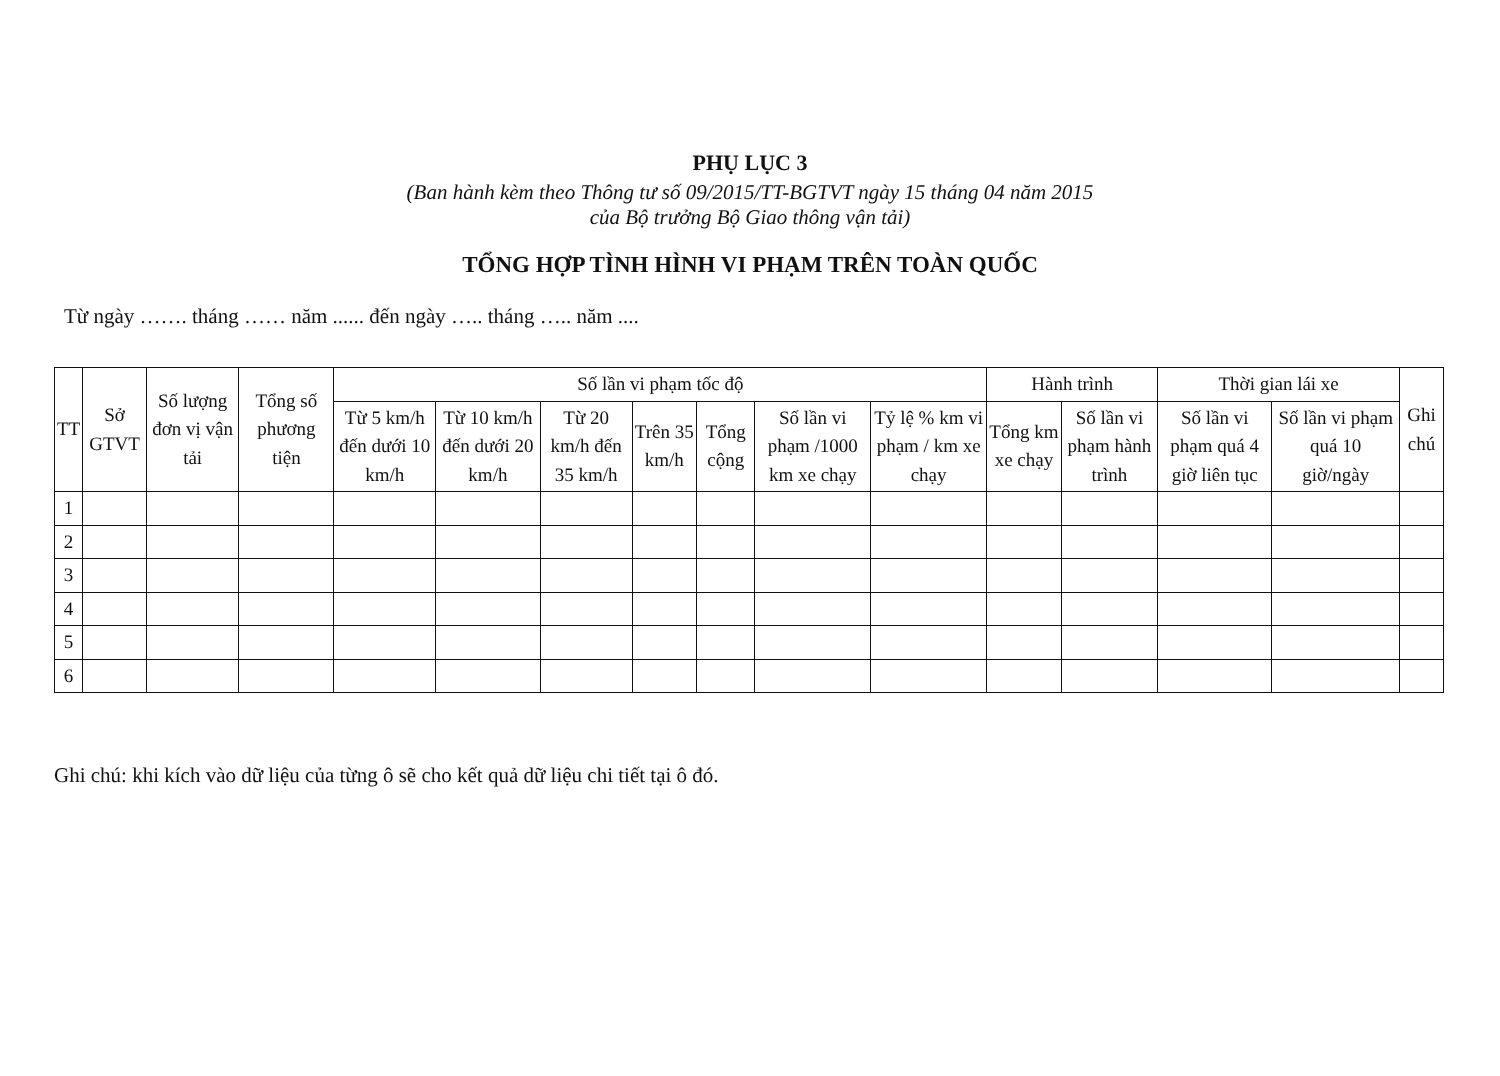PHỤ LỤC 3
(Ban hành kèm theo Thông tư số 09/2015/TT-BGTVT ngày 15 tháng 04 năm 2015
của Bộ trưởng Bộ Giao thông vận tải)
TỔNG HỢP TÌNH HÌNH VI PHẠM TRÊN TOÀN QUỐC
Từ ngày ……. tháng …… năm ...... đến ngày ….. tháng ….. năm ....
| TT | Sở GTVT | Số lượng đơn vị vận tải | Tổng số phương tiện | Số lần vi phạm tốc độ | | | | | | | Hành trình | | Thời gian lái xe | | Ghi chú |
| --- | --- | --- | --- | --- | --- | --- | --- | --- | --- | --- | --- | --- | --- | --- | --- |
| | | | | Từ 5 km/h đến dưới 10 km/h | Từ 10 km/h đến dưới 20 km/h | Từ 20 km/h đến 35 km/h | Trên 35 km/h | Tổng cộng | Số lần vi phạm /1000 km xe chạy | Tỷ lệ % km vi phạm / km xe chạy | Tổng km xe chạy | Số lần vi phạm hành trình | Số lần vi phạm quá 4 giờ liên tục | Số lần vi phạm quá 10 giờ/ngày | |
| 1 | | | | | | | | | | | | | | | |
| 2 | | | | | | | | | | | | | | | |
| 3 | | | | | | | | | | | | | | | |
| 4 | | | | | | | | | | | | | | | |
| 5 | | | | | | | | | | | | | | | |
| 6 | | | | | | | | | | | | | | | |
Ghi chú: khi kích vào dữ liệu của từng ô sẽ cho kết quả dữ liệu chi tiết tại ô đó.